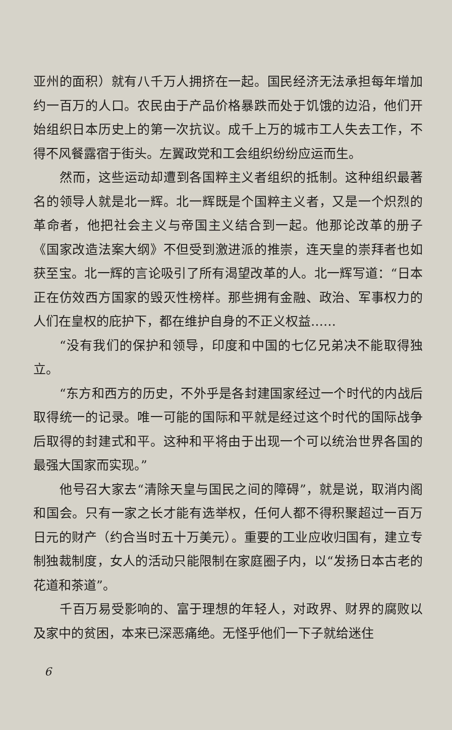亚州的面积）就有八千万人拥挤在一起。国民经济无法承担每年增加约一百万的人口。农民由于产品价格暴跌而处于饥饿的边沿，他们开始组织日本历史上的第一次抗议。成千上万的城市工人失去工作，不得不风餐露宿于街头。左翼政党和工会组织纷纷应运而生。
然而，这些运动却遭到各国粹主义者组织的抵制。这种组织最著名的领导人就是北一辉。北一辉既是个国粹主义者，又是一个炽烈的革命者，他把社会主义与帝国主义结合到一起。他那论改革的册子《国家改造法案大纲》不但受到激进派的推崇，连天皇的崇拜者也如获至宝。北一辉的言论吸引了所有渴望改革的人。北一辉写道：“日本正在仿效西方国家的毁灭性榜样。那些拥有金融、政治、军事权力的人们在皇权的庇护下，都在维护自身的不正义权益……
“没有我们的保护和领导，印度和中国的七亿兄弟决不能取得独立。
“东方和西方的历史，不外乎是各封建国家经过一个时代的内战后取得统一的记录。唯一可能的国际和平就是经过这个时代的国际战争后取得的封建式和平。这种和平将由于出现一个可以统治世界各国的最强大国家而实现。”
他号召大家去“清除天皇与国民之间的障碍”，就是说，取消内阁和国会。只有一家之长才能有选举权，任何人都不得积聚超过一百万日元的财产（约合当时五十万美元）。重要的工业应收归国有，建立专制独裁制度，女人的活动只能限制在家庭圈子内，以“发扬日本古老的花道和茶道”。
千百万易受影响的、富于理想的年轻人，对政界、财界的腐败以及家中的贫困，本来已深恶痛绝。无怪乎他们一下子就给迷住
6